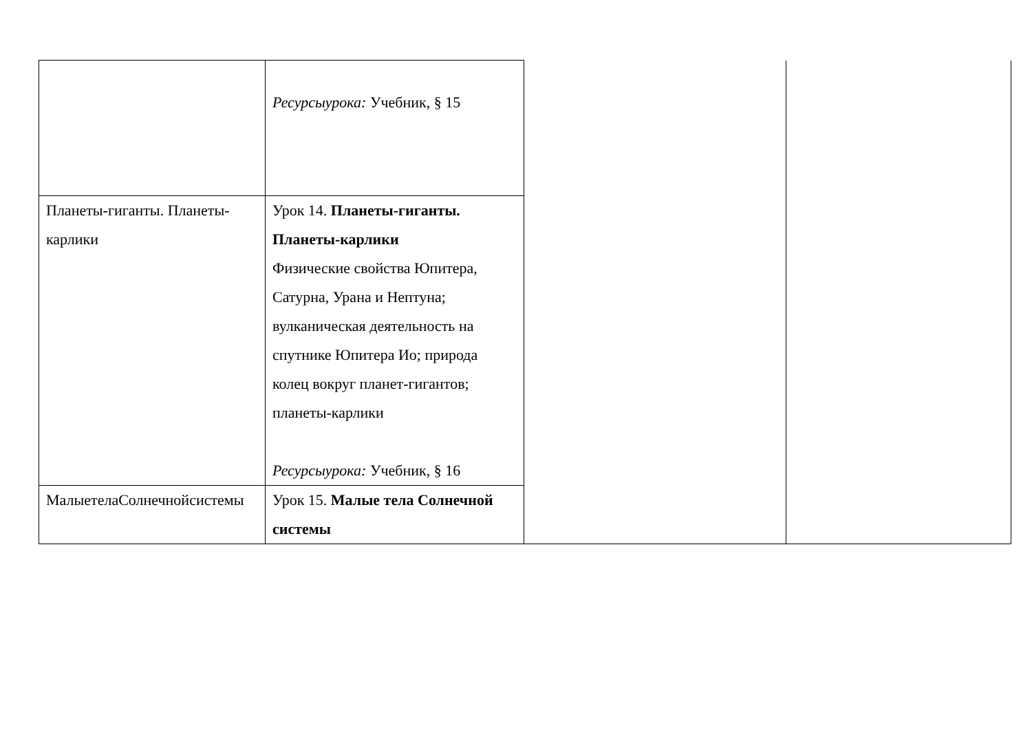| | Ресурсыурока: Учебник, § 15 | | |
| Планеты-гиганты. Планеты-карлики | Урок 14. Планеты-гиганты. Планеты-карлики Физические свойства Юпитера, Сатурна, Урана и Нептуна; вулканическая деятельность на спутнике Юпитера Ио; природа колец вокруг планет-гигантов; планеты-карлики Ресурсыурока: Учебник, § 16 | | |
| МалыетелаСолнечнойсистемы | Урок 15. Малые тела Солнечной системы | | |